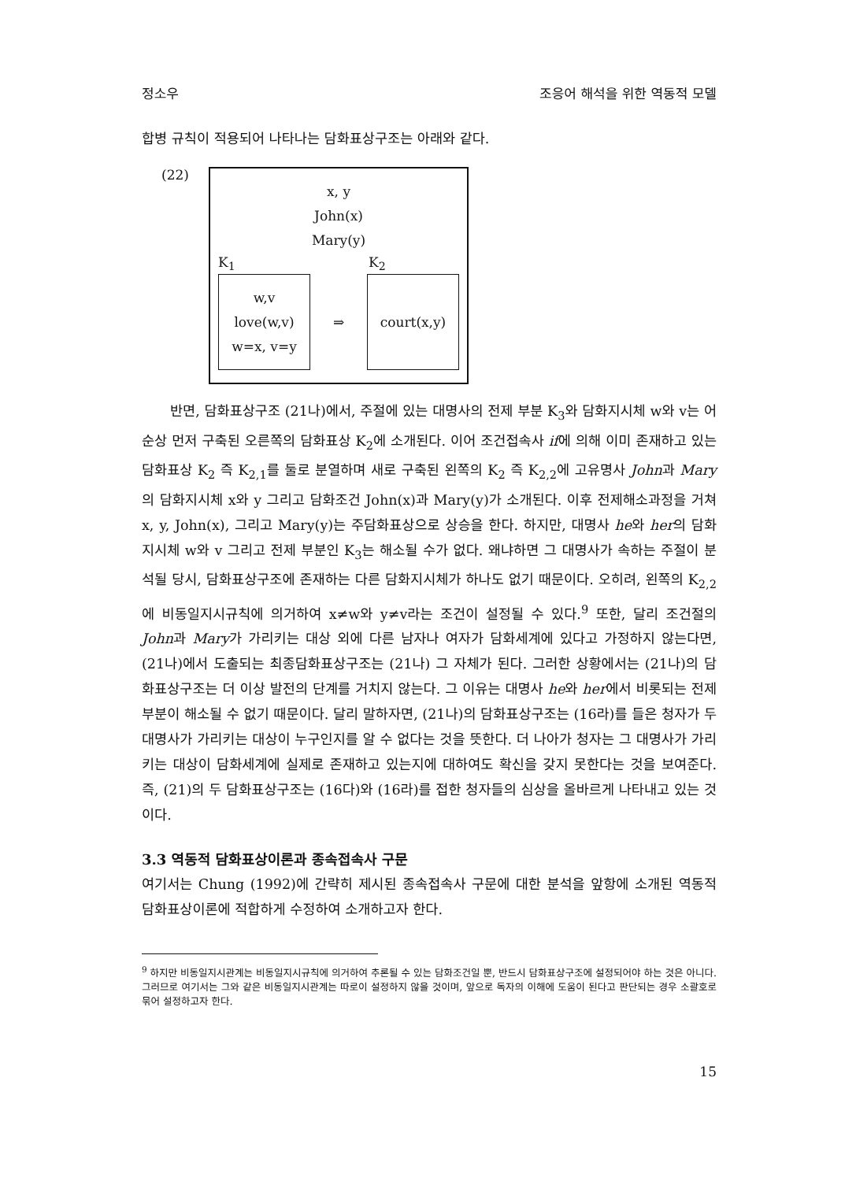정소우 조응어 해석을 위한 역동적 모델
합병 규칙이 적용되어 나타나는 담화표상구조는 아래와 같다.
(22)
x, y
John(x)
Mary(y)
K<sub>1</sub> K<sub>2</sub>
w,v
love(w,v)
w=x, v=y
⇒
court(x,y)
반면, 담화표상구조 (21나)에서, 주절에 있는 대명사의 전제 부분 K<sub>3</sub>와 담화지시체 w와 v는 어순상 먼저 구축된 오른쪽의 담화표상 K<sub>2</sub>에 소개된다. 이어 조건접속사 if에 의해 이미 존재하고 있는 담화표상 K<sub>2</sub> 즉 K<sub>2,1</sub>를 둘로 분열하며 새로 구축된 왼쪽의 K<sub>2</sub> 즉 K<sub>2,2</sub>에 고유명사 John과 Mary의 담화지시체 x와 y 그리고 담화조건 John(x)과 Mary(y)가 소개된다. 이후 전제해소과정을 거쳐 x, y, John(x), 그리고 Mary(y)는 주담화표상으로 상승을 한다. 하지만, 대명사 he와 her의 담화지시체 w와 v 그리고 전제 부분인 K<sub>3</sub>는 해소될 수가 없다. 왜냐하면 그 대명사가 속하는 주절이 분석될 당시, 담화표상구조에 존재하는 다른 담화지시체가 하나도 없기 때문이다. 오히려, 왼쪽의 K<sub>2,2</sub>에 비동일지시규칙에 의거하여 x≠w와 y≠v라는 조건이 설정될 수 있다.<sup>9</sup> 또한, 달리 조건절의 John과 Mary가 가리키는 대상 외에 다른 남자나 여자가 담화세계에 있다고 가정하지 않는다면, (21나)에서 도출되는 최종담화표상구조는 (21나) 그 자체가 된다. 그러한 상황에서는 (21나)의 담화표상구조는 더 이상 발전의 단계를 거치지 않는다. 그 이유는 대명사 he와 her에서 비롯되는 전제 부분이 해소될 수 없기 때문이다. 달리 말하자면, (21나)의 담화표상구조는 (16라)를 들은 청자가 두 대명사가 가리키는 대상이 누구인지를 알 수 없다는 것을 뜻한다. 더 나아가 청자는 그 대명사가 가리키는 대상이 담화세계에 실제로 존재하고 있는지에 대하여도 확신을 갖지 못한다는 것을 보여준다. 즉, (21)의 두 담화표상구조는 (16다)와 (16라)를 접한 청자들의 심상을 올바르게 나타내고 있는 것이다.
3.3 역동적 담화표상이론과 종속접속사 구문
여기서는 Chung (1992)에 간략히 제시된 종속접속사 구문에 대한 분석을 앞항에 소개된 역동적 담화표상이론에 적합하게 수정하여 소개하고자 한다.
<sup>9</sup> 하지만 비동일지시관계는 비동일지시규칙에 의거하여 추론될 수 있는 담화조건일 뿐, 반드시 담화표상구조에 설정되어야 하는 것은 아니다. 그러므로 여기서는 그와 같은 비동일지시관계는 따로이 설정하지 않을 것이며, 앞으로 독자의 이해에 도움이 된다고 판단되는 경우 소괄호로 묶어 설정하고자 한다.
15